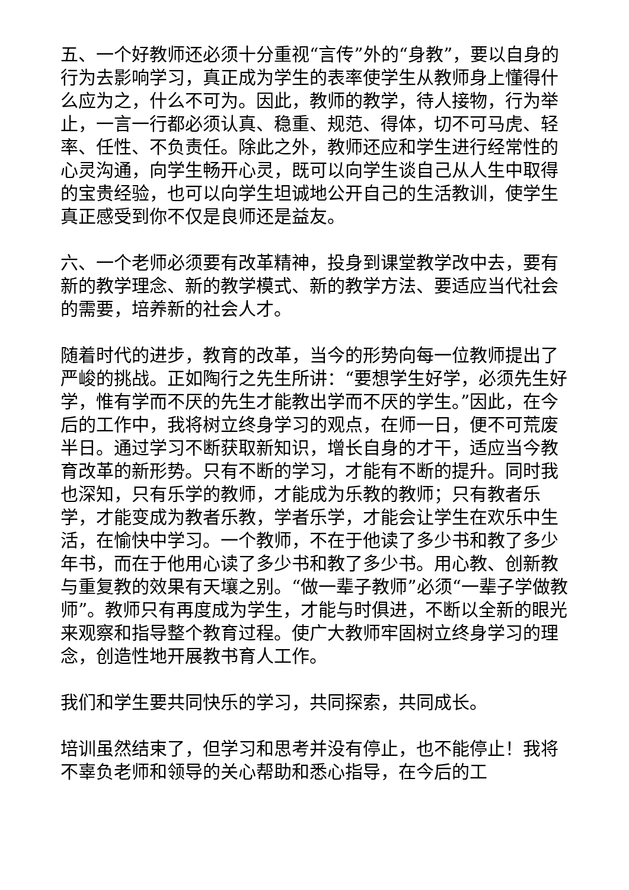五、一个好教师还必须十分重视“言传”外的“身教”，要以自身的行为去影响学习，真正成为学生的表率使学生从教师身上懂得什么应为之，什么不可为。因此，教师的教学，待人接物，行为举止，一言一行都必须认真、稳重、规范、得体，切不可马虎、轻率、任性、不负责任。除此之外，教师还应和学生进行经常性的心灵沟通，向学生畅开心灵，既可以向学生谈自己从人生中取得的宝贵经验，也可以向学生坦诚地公开自己的生活教训，使学生真正感受到你不仅是良师还是益友。
六、一个老师必须要有改革精神，投身到课堂教学改中去，要有新的教学理念、新的教学模式、新的教学方法、要适应当代社会的需要，培养新的社会人才。
随着时代的进步，教育的改革，当今的形势向每一位教师提出了严峻的挑战。正如陶行之先生所讲：“要想学生好学，必须先生好学，惟有学而不厌的先生才能教出学而不厌的学生。”因此，在今后的工作中，我将树立终身学习的观点，在师一日，便不可荒废半日。通过学习不断获取新知识，增长自身的才干，适应当今教育改革的新形势。只有不断的学习，才能有不断的提升。同时我也深知，只有乐学的教师，才能成为乐教的教师；只有教者乐学，才能变成为教者乐教，学者乐学，才能会让学生在欢乐中生活，在愉快中学习。一个教师，不在于他读了多少书和教了多少年书，而在于他用心读了多少书和教了多少书。用心教、创新教与重复教的效果有天壤之别。“做一辈子教师”必须“一辈子学做教师”。教师只有再度成为学生，才能与时俱进，不断以全新的眼光来观察和指导整个教育过程。使广大教师牢固树立终身学习的理念，创造性地开展教书育人工作。
我们和学生要共同快乐的学习，共同探索，共同成长。
培训虽然结束了，但学习和思考并没有停止，也不能停止！我将不辜负老师和领导的关心帮助和悉心指导，在今后的工